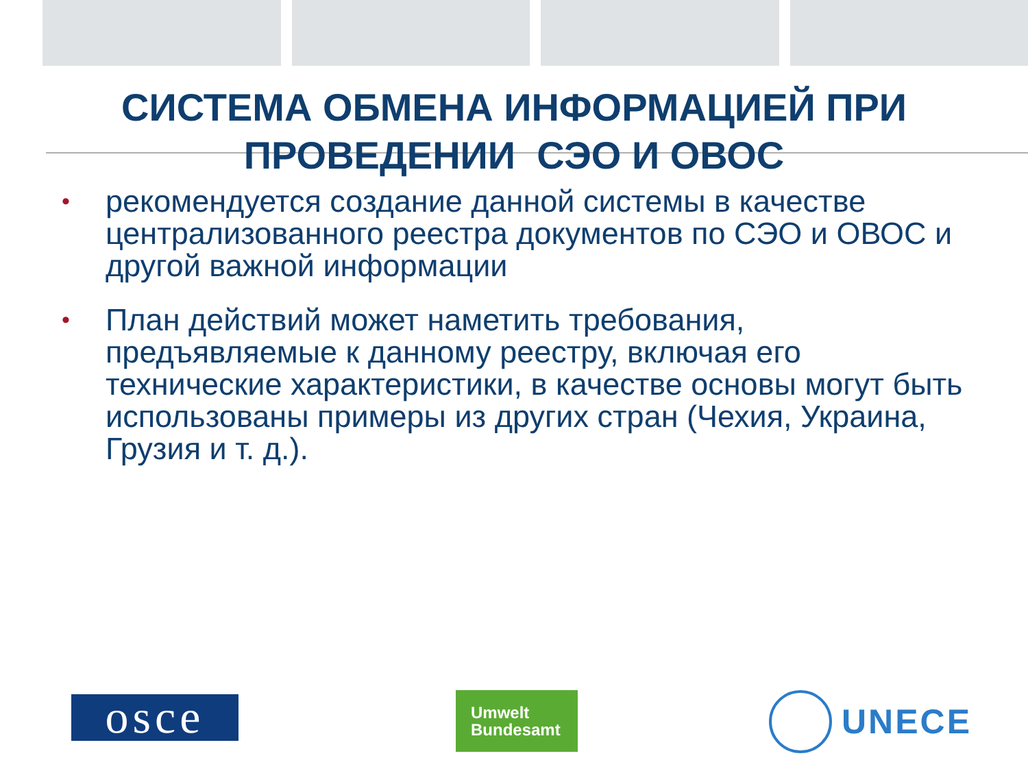СИСТЕМА ОБМЕНА ИНФОРМАЦИЕЙ ПРИ
ПРОВЕДЕНИИ СЭО И ОВОС
• рекомендуется создание данной системы в качестве централизованного реестра документов по СЭО и ОВОС и другой важной информации
• План действий может наметить требования, предъявляемые к данному реестру, включая его технические характеристики, в качестве основы могут быть использованы примеры из других стран (Чехия, Украина, Грузия и т. д.).
osce
Umwelt
Bundesamt
UNECE